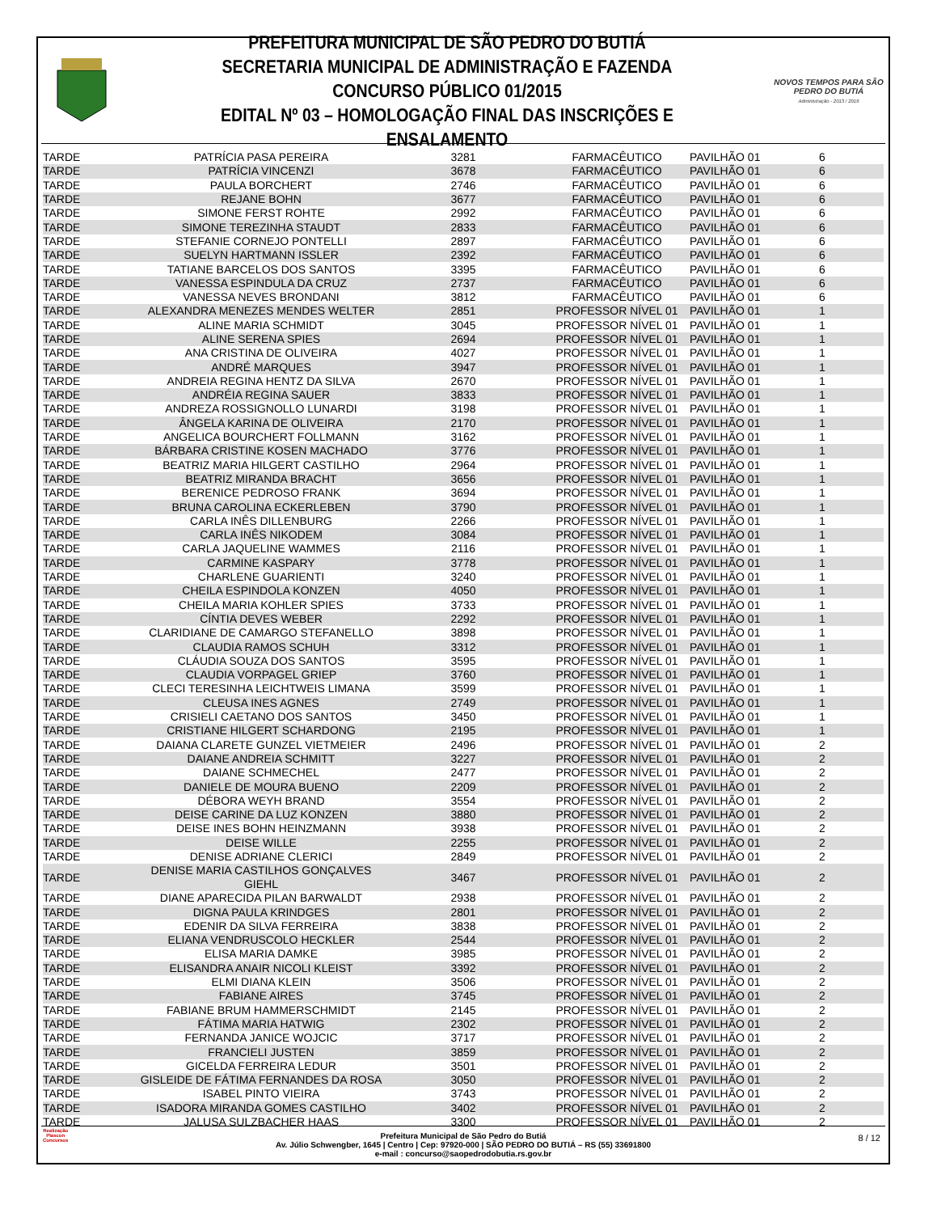PREFEITURA MUNICIPAL DE SÃO PEDRO DO BUTIÁ
SECRETARIA MUNICIPAL DE ADMINISTRAÇÃO E FAZENDA
CONCURSO PÚBLICO 01/2015
EDITAL Nº 03 – HOMOLOGAÇÃO FINAL DAS INSCRIÇÕES E ENSALAMENTO
NOVOS TEMPOS PARA SÃO PEDRO DO BUTIÁ
Administração - 2013 / 2016
| TARDE | PATRÍCIA PASA PEREIRA | 3281 | FARMACÊUTICO | PAVILHÃO 01 | 6 |
| TARDE | PATRÍCIA VINCENZI | 3678 | FARMACÊUTICO | PAVILHÃO 01 | 6 |
| TARDE | PAULA BORCHERT | 2746 | FARMACÊUTICO | PAVILHÃO 01 | 6 |
| TARDE | REJANE BOHN | 3677 | FARMACÊUTICO | PAVILHÃO 01 | 6 |
| TARDE | SIMONE FERST ROHTE | 2992 | FARMACÊUTICO | PAVILHÃO 01 | 6 |
| TARDE | SIMONE TEREZINHA STAUDT | 2833 | FARMACÊUTICO | PAVILHÃO 01 | 6 |
| TARDE | STEFANIE CORNEJO PONTELLI | 2897 | FARMACÊUTICO | PAVILHÃO 01 | 6 |
| TARDE | SUELYN HARTMANN ISSLER | 2392 | FARMACÊUTICO | PAVILHÃO 01 | 6 |
| TARDE | TATIANE BARCELOS DOS SANTOS | 3395 | FARMACÊUTICO | PAVILHÃO 01 | 6 |
| TARDE | VANESSA ESPINDULA DA CRUZ | 2737 | FARMACÊUTICO | PAVILHÃO 01 | 6 |
| TARDE | VANESSA NEVES BRONDANI | 3812 | FARMACÊUTICO | PAVILHÃO 01 | 6 |
| TARDE | ALEXANDRA MENEZES MENDES WELTER | 2851 | PROFESSOR NÍVEL 01 | PAVILHÃO 01 | 1 |
| TARDE | ALINE MARIA SCHMIDT | 3045 | PROFESSOR NÍVEL 01 | PAVILHÃO 01 | 1 |
| TARDE | ALINE SERENA SPIES | 2694 | PROFESSOR NÍVEL 01 | PAVILHÃO 01 | 1 |
| TARDE | ANA CRISTINA DE OLIVEIRA | 4027 | PROFESSOR NÍVEL 01 | PAVILHÃO 01 | 1 |
| TARDE | ANDRÉ MARQUES | 3947 | PROFESSOR NÍVEL 01 | PAVILHÃO 01 | 1 |
| TARDE | ANDREIA REGINA HENTZ DA SILVA | 2670 | PROFESSOR NÍVEL 01 | PAVILHÃO 01 | 1 |
| TARDE | ANDRÉIA REGINA SAUER | 3833 | PROFESSOR NÍVEL 01 | PAVILHÃO 01 | 1 |
| TARDE | ANDREZA ROSSIGNOLLO LUNARDI | 3198 | PROFESSOR NÍVEL 01 | PAVILHÃO 01 | 1 |
| TARDE | ÂNGELA KARINA DE OLIVEIRA | 2170 | PROFESSOR NÍVEL 01 | PAVILHÃO 01 | 1 |
| TARDE | ANGELICA BOURCHERT FOLLMANN | 3162 | PROFESSOR NÍVEL 01 | PAVILHÃO 01 | 1 |
| TARDE | BÁRBARA CRISTINE KOSEN MACHADO | 3776 | PROFESSOR NÍVEL 01 | PAVILHÃO 01 | 1 |
| TARDE | BEATRIZ MARIA HILGERT CASTILHO | 2964 | PROFESSOR NÍVEL 01 | PAVILHÃO 01 | 1 |
| TARDE | BEATRIZ MIRANDA BRACHT | 3656 | PROFESSOR NÍVEL 01 | PAVILHÃO 01 | 1 |
| TARDE | BERENICE PEDROSO FRANK | 3694 | PROFESSOR NÍVEL 01 | PAVILHÃO 01 | 1 |
| TARDE | BRUNA CAROLINA ECKERLEBEN | 3790 | PROFESSOR NÍVEL 01 | PAVILHÃO 01 | 1 |
| TARDE | CARLA INÊS DILLENBURG | 2266 | PROFESSOR NÍVEL 01 | PAVILHÃO 01 | 1 |
| TARDE | CARLA INÊS NIKODEM | 3084 | PROFESSOR NÍVEL 01 | PAVILHÃO 01 | 1 |
| TARDE | CARLA JAQUELINE WAMMES | 2116 | PROFESSOR NÍVEL 01 | PAVILHÃO 01 | 1 |
| TARDE | CARMINE KASPARY | 3778 | PROFESSOR NÍVEL 01 | PAVILHÃO 01 | 1 |
| TARDE | CHARLENE GUARIENTI | 3240 | PROFESSOR NÍVEL 01 | PAVILHÃO 01 | 1 |
| TARDE | CHEILA ESPINDOLA KONZEN | 4050 | PROFESSOR NÍVEL 01 | PAVILHÃO 01 | 1 |
| TARDE | CHEILA MARIA KOHLER SPIES | 3733 | PROFESSOR NÍVEL 01 | PAVILHÃO 01 | 1 |
| TARDE | CÍNTIA DEVES WEBER | 2292 | PROFESSOR NÍVEL 01 | PAVILHÃO 01 | 1 |
| TARDE | CLARIDIANE DE CAMARGO STEFANELLO | 3898 | PROFESSOR NÍVEL 01 | PAVILHÃO 01 | 1 |
| TARDE | CLAUDIA RAMOS SCHUH | 3312 | PROFESSOR NÍVEL 01 | PAVILHÃO 01 | 1 |
| TARDE | CLÁUDIA SOUZA DOS SANTOS | 3595 | PROFESSOR NÍVEL 01 | PAVILHÃO 01 | 1 |
| TARDE | CLAUDIA VORPAGEL GRIEP | 3760 | PROFESSOR NÍVEL 01 | PAVILHÃO 01 | 1 |
| TARDE | CLECI TERESINHA LEICHTWEIS LIMANA | 3599 | PROFESSOR NÍVEL 01 | PAVILHÃO 01 | 1 |
| TARDE | CLEUSA INES AGNES | 2749 | PROFESSOR NÍVEL 01 | PAVILHÃO 01 | 1 |
| TARDE | CRISIELI CAETANO DOS SANTOS | 3450 | PROFESSOR NÍVEL 01 | PAVILHÃO 01 | 1 |
| TARDE | CRISTIANE HILGERT SCHARDONG | 2195 | PROFESSOR NÍVEL 01 | PAVILHÃO 01 | 1 |
| TARDE | DAIANA CLARETE GUNZEL VIETMEIER | 2496 | PROFESSOR NÍVEL 01 | PAVILHÃO 01 | 2 |
| TARDE | DAIANE ANDREIA SCHMITT | 3227 | PROFESSOR NÍVEL 01 | PAVILHÃO 01 | 2 |
| TARDE | DAIANE SCHMECHEL | 2477 | PROFESSOR NÍVEL 01 | PAVILHÃO 01 | 2 |
| TARDE | DANIELE DE MOURA BUENO | 2209 | PROFESSOR NÍVEL 01 | PAVILHÃO 01 | 2 |
| TARDE | DÉBORA WEYH BRAND | 3554 | PROFESSOR NÍVEL 01 | PAVILHÃO 01 | 2 |
| TARDE | DEISE CARINE DA LUZ KONZEN | 3880 | PROFESSOR NÍVEL 01 | PAVILHÃO 01 | 2 |
| TARDE | DEISE INES BOHN HEINZMANN | 3938 | PROFESSOR NÍVEL 01 | PAVILHÃO 01 | 2 |
| TARDE | DEISE WILLE | 2255 | PROFESSOR NÍVEL 01 | PAVILHÃO 01 | 2 |
| TARDE | DENISE ADRIANE CLERICI | 2849 | PROFESSOR NÍVEL 01 | PAVILHÃO 01 | 2 |
| TARDE | DENISE MARIA CASTILHOS GONÇALVES GIEHL | 3467 | PROFESSOR NÍVEL 01 | PAVILHÃO 01 | 2 |
| TARDE | DIANE APARECIDA PILAN BARWALDT | 2938 | PROFESSOR NÍVEL 01 | PAVILHÃO 01 | 2 |
| TARDE | DIGNA PAULA KRINDGES | 2801 | PROFESSOR NÍVEL 01 | PAVILHÃO 01 | 2 |
| TARDE | EDENIR DA SILVA FERREIRA | 3838 | PROFESSOR NÍVEL 01 | PAVILHÃO 01 | 2 |
| TARDE | ELIANA VENDRUSCOLO HECKLER | 2544 | PROFESSOR NÍVEL 01 | PAVILHÃO 01 | 2 |
| TARDE | ELISA MARIA DAMKE | 3985 | PROFESSOR NÍVEL 01 | PAVILHÃO 01 | 2 |
| TARDE | ELISANDRA ANAIR NICOLI KLEIST | 3392 | PROFESSOR NÍVEL 01 | PAVILHÃO 01 | 2 |
| TARDE | ELMI DIANA KLEIN | 3506 | PROFESSOR NÍVEL 01 | PAVILHÃO 01 | 2 |
| TARDE | FABIANE AIRES | 3745 | PROFESSOR NÍVEL 01 | PAVILHÃO 01 | 2 |
| TARDE | FABIANE BRUM HAMMERSCHMIDT | 2145 | PROFESSOR NÍVEL 01 | PAVILHÃO 01 | 2 |
| TARDE | FÁTIMA MARIA HATWIG | 2302 | PROFESSOR NÍVEL 01 | PAVILHÃO 01 | 2 |
| TARDE | FERNANDA JANICE WOJCIC | 3717 | PROFESSOR NÍVEL 01 | PAVILHÃO 01 | 2 |
| TARDE | FRANCIELI JUSTEN | 3859 | PROFESSOR NÍVEL 01 | PAVILHÃO 01 | 2 |
| TARDE | GICELDA FERREIRA LEDUR | 3501 | PROFESSOR NÍVEL 01 | PAVILHÃO 01 | 2 |
| TARDE | GISLEIDE DE FÁTIMA FERNANDES DA ROSA | 3050 | PROFESSOR NÍVEL 01 | PAVILHÃO 01 | 2 |
| TARDE | ISABEL PINTO VIEIRA | 3743 | PROFESSOR NÍVEL 01 | PAVILHÃO 01 | 2 |
| TARDE | ISADORA MIRANDA GOMES CASTILHO | 3402 | PROFESSOR NÍVEL 01 | PAVILHÃO 01 | 2 |
| TARDE | JALUSA SULZBACHER HAAS | 3300 | PROFESSOR NÍVEL 01 | PAVILHÃO 01 | 2 |
Realização
Plascon
Concursos
Prefeitura Municipal de São Pedro do Butiá
Av. Júlio Schwengber, 1645 | Centro | Cep: 97920-000 | SÃO PEDRO DO BUTIÁ – RS (55) 33691800
e-mail : concurso@saopedrodobutia.rs.gov.br
8 / 12